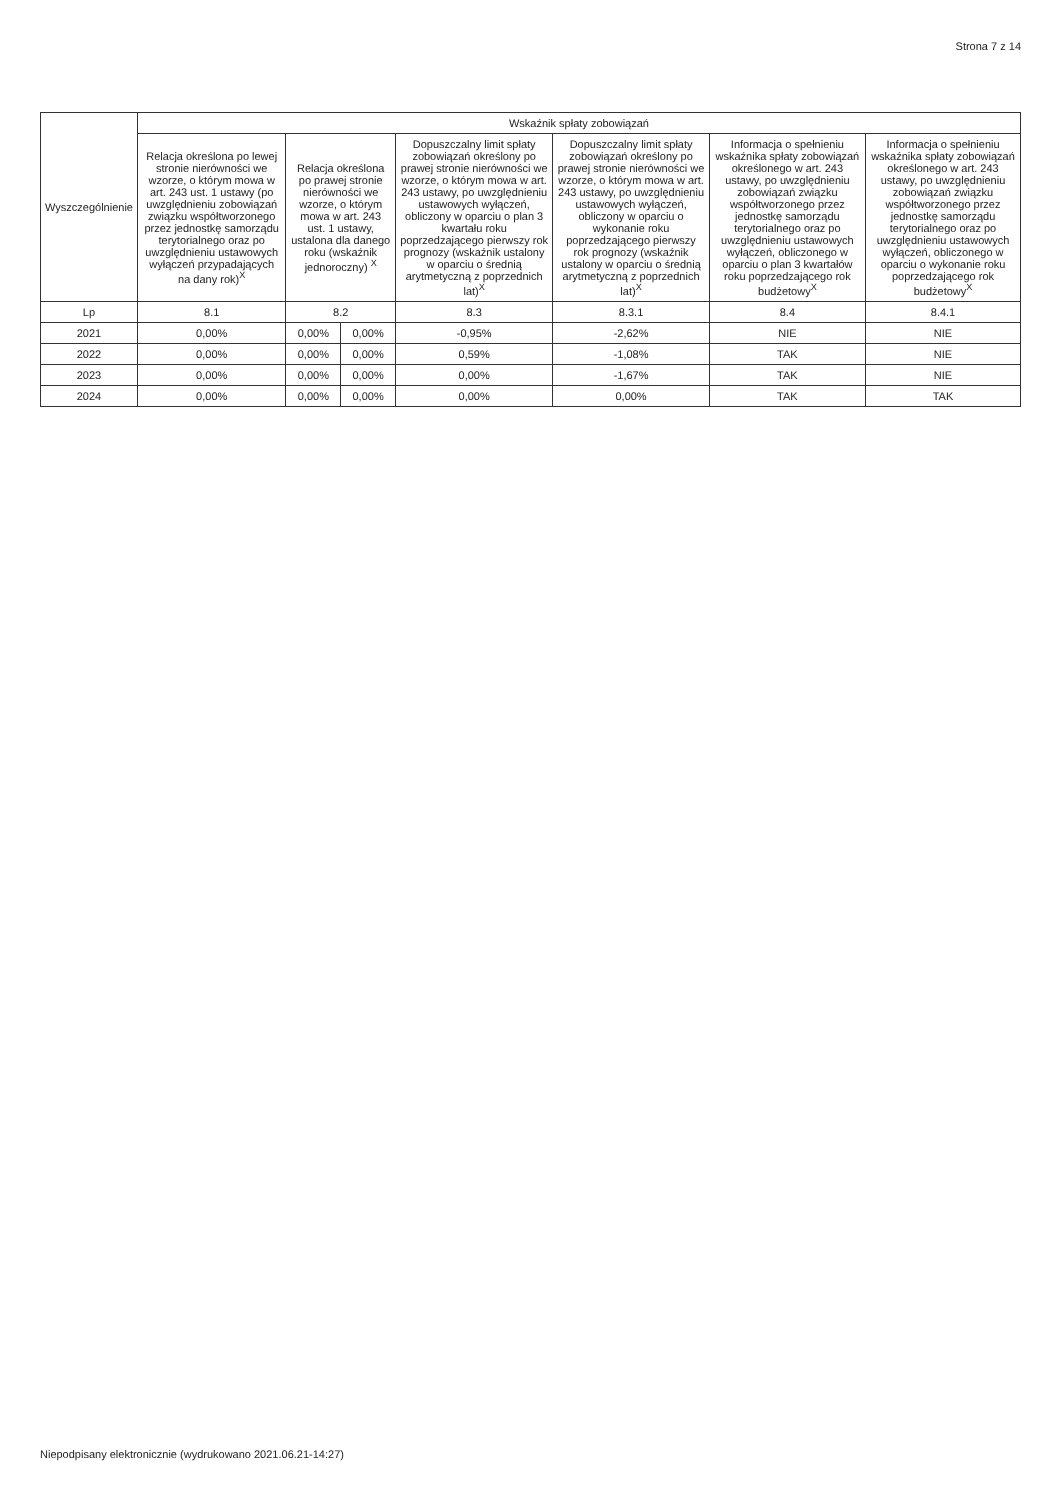Strona 7 z 14
| Wyszczególnienie | Wskaźnik spłaty zobowiązań | | | | | | |
| --- | --- | --- | --- | --- | --- | --- | --- |
| | Relacja określona po lewej stronie nierówności we wzorze, o którym mowa w art. 243 ust. 1 ustawy (po uwzględnieniu zobowiązań związku współtworzonego przez jednostkę samorządu terytorialnego oraz po uwzględnieniu ustawowych wyłączeń przypadających na dany rok)<sup>X</sup> | Relacja określona po prawej stronie nierówności we wzorze, o którym mowa w art. 243 ust. 1 ustawy, ustalona dla danego roku (wskaźnik jednoroczny) <sup>X</sup> | | Dopuszczalny limit spłaty zobowiązań określony po prawej stronie nierówności we wzorze, o którym mowa w art. 243 ustawy, po uwzględnieniu ustawowych wyłączeń, obliczony w oparciu o plan 3 kwartału roku poprzedzającego pierwszy rok prognozy (wskaźnik ustalony w oparciu o średnią arytmetyczną z poprzednich lat)<sup>X</sup> | Dopuszczalny limit spłaty zobowiązań określony po prawej stronie nierówności we wzorze, o którym mowa w art. 243 ustawy, po uwzględnieniu ustawowych wyłączeń, obliczony w oparciu o wykonanie roku poprzedzającego pierwszy rok prognozy (wskaźnik ustalony w oparciu o średnią arytmetyczną z poprzednich lat)<sup>X</sup> | Informacja o spełnieniu wskaźnika spłaty zobowiązań określonego w art. 243 ustawy, po uwzględnieniu zobowiązań związku współtworzonego przez jednostkę samorządu terytorialnego oraz po uwzględnieniu ustawowych wyłączeń, obliczonego w oparciu o plan 3 kwartałów roku poprzedzającego rok budżetowy<sup>X</sup> | Informacja o spełnieniu wskaźnika spłaty zobowiązań określonego w art. 243 ustawy, po uwzględnieniu zobowiązań związku współtworzonego przez jednostkę samorządu terytorialnego oraz po uwzględnieniu ustawowych wyłączeń, obliczonego w oparciu o wykonanie roku poprzedzającego rok budżetowy<sup>X</sup> |
| Lp | 8.1 | 8.2 | | 8.3 | 8.3.1 | 8.4 | 8.4.1 |
| 2021 | 0,00% | 0,00% | 0,00% | -0,95% | -2,62% | NIE | NIE |
| 2022 | 0,00% | 0,00% | 0,00% | 0,59% | -1,08% | TAK | NIE |
| 2023 | 0,00% | 0,00% | 0,00% | 0,00% | -1,67% | TAK | NIE |
| 2024 | 0,00% | 0,00% | 0,00% | 0,00% | 0,00% | TAK | TAK |
Niepodpisany elektronicznie (wydrukowano 2021.06.21-14:27)